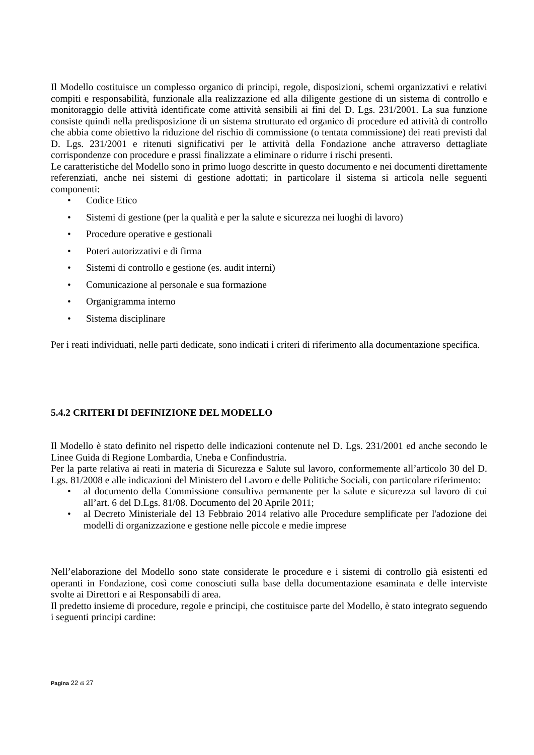Il Modello costituisce un complesso organico di principi, regole, disposizioni, schemi organizzativi e relativi compiti e responsabilità, funzionale alla realizzazione ed alla diligente gestione di un sistema di controllo e monitoraggio delle attività identificate come attività sensibili ai fini del D. Lgs. 231/2001. La sua funzione consiste quindi nella predisposizione di un sistema strutturato ed organico di procedure ed attività di controllo che abbia come obiettivo la riduzione del rischio di commissione (o tentata commissione) dei reati previsti dal D. Lgs. 231/2001 e ritenuti significativi per le attività della Fondazione anche attraverso dettagliate corrispondenze con procedure e prassi finalizzate a eliminare o ridurre i rischi presenti.
Le caratteristiche del Modello sono in primo luogo descritte in questo documento e nei documenti direttamente referenziati, anche nei sistemi di gestione adottati; in particolare il sistema si articola nelle seguenti componenti:
• Codice Etico
• Sistemi di gestione (per la qualità e per la salute e sicurezza nei luoghi di lavoro)
• Procedure operative e gestionali
• Poteri autorizzativi e di firma
• Sistemi di controllo e gestione (es. audit interni)
• Comunicazione al personale e sua formazione
• Organigramma interno
• Sistema disciplinare
Per i reati individuati, nelle parti dedicate, sono indicati i criteri di riferimento alla documentazione specifica.
5.4.2 CRITERI DI DEFINIZIONE DEL MODELLO
Il Modello è stato definito nel rispetto delle indicazioni contenute nel D. Lgs. 231/2001 ed anche secondo le Linee Guida di Regione Lombardia, Uneba e Confindustria.
Per la parte relativa ai reati in materia di Sicurezza e Salute sul lavoro, conformemente all’articolo 30 del D. Lgs. 81/2008 e alle indicazioni del Ministero del Lavoro e delle Politiche Sociali, con particolare riferimento:
• al documento della Commissione consultiva permanente per la salute e sicurezza sul lavoro di cui all’art. 6 del D.Lgs. 81/08. Documento del 20 Aprile 2011;
• al Decreto Ministeriale del 13 Febbraio 2014 relativo alle Procedure semplificate per l'adozione dei modelli di organizzazione e gestione nelle piccole e medie imprese
Nell’elaborazione del Modello sono state considerate le procedure e i sistemi di controllo già esistenti ed operanti in Fondazione, così come conosciuti sulla base della documentazione esaminata e delle interviste svolte ai Direttori e ai Responsabili di area.
Il predetto insieme di procedure, regole e principi, che costituisce parte del Modello, è stato integrato seguendo i seguenti principi cardine:
Pagina 22 di 27